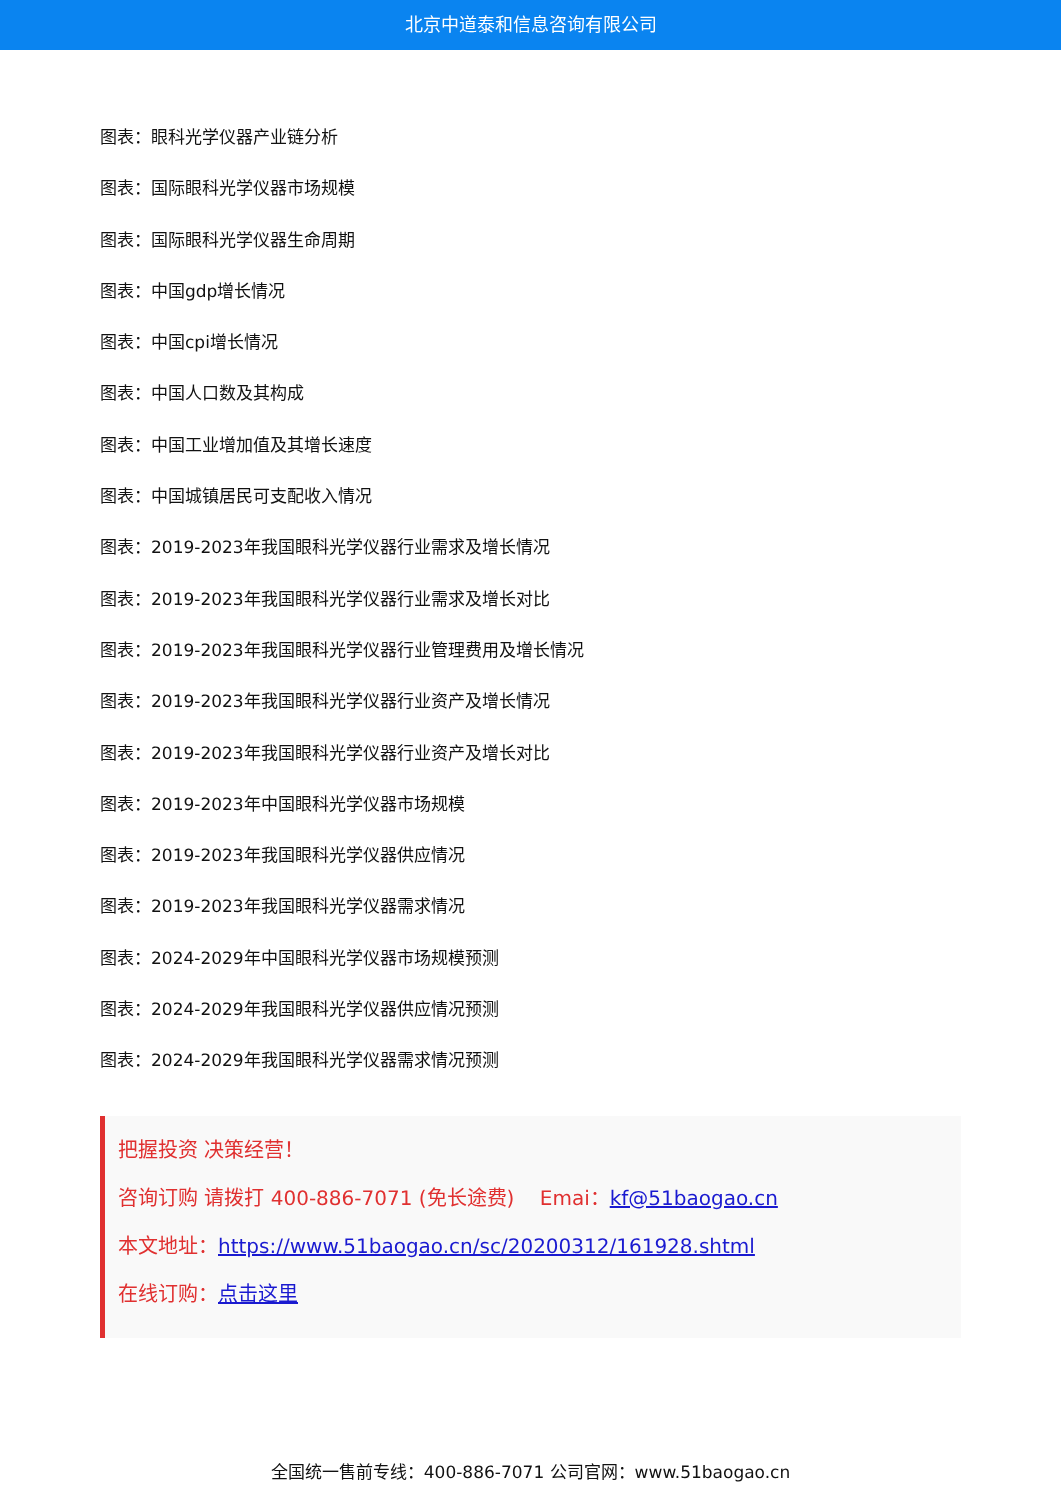北京中道泰和信息咨询有限公司
图表：眼科光学仪器产业链分析
图表：国际眼科光学仪器市场规模
图表：国际眼科光学仪器生命周期
图表：中国gdp增长情况
图表：中国cpi增长情况
图表：中国人口数及其构成
图表：中国工业增加值及其增长速度
图表：中国城镇居民可支配收入情况
图表：2019-2023年我国眼科光学仪器行业需求及增长情况
图表：2019-2023年我国眼科光学仪器行业需求及增长对比
图表：2019-2023年我国眼科光学仪器行业管理费用及增长情况
图表：2019-2023年我国眼科光学仪器行业资产及增长情况
图表：2019-2023年我国眼科光学仪器行业资产及增长对比
图表：2019-2023年中国眼科光学仪器市场规模
图表：2019-2023年我国眼科光学仪器供应情况
图表：2019-2023年我国眼科光学仪器需求情况
图表：2024-2029年中国眼科光学仪器市场规模预测
图表：2024-2029年我国眼科光学仪器供应情况预测
图表：2024-2029年我国眼科光学仪器需求情况预测
把握投资 决策经营！
咨询订购 请拨打 400-886-7071 (免长途费) Emai：kf@51baogao.cn
本文地址：https://www.51baogao.cn/sc/20200312/161928.shtml
在线订购：点击这里
全国统一售前专线：400-886-7071 公司官网：www.51baogao.cn